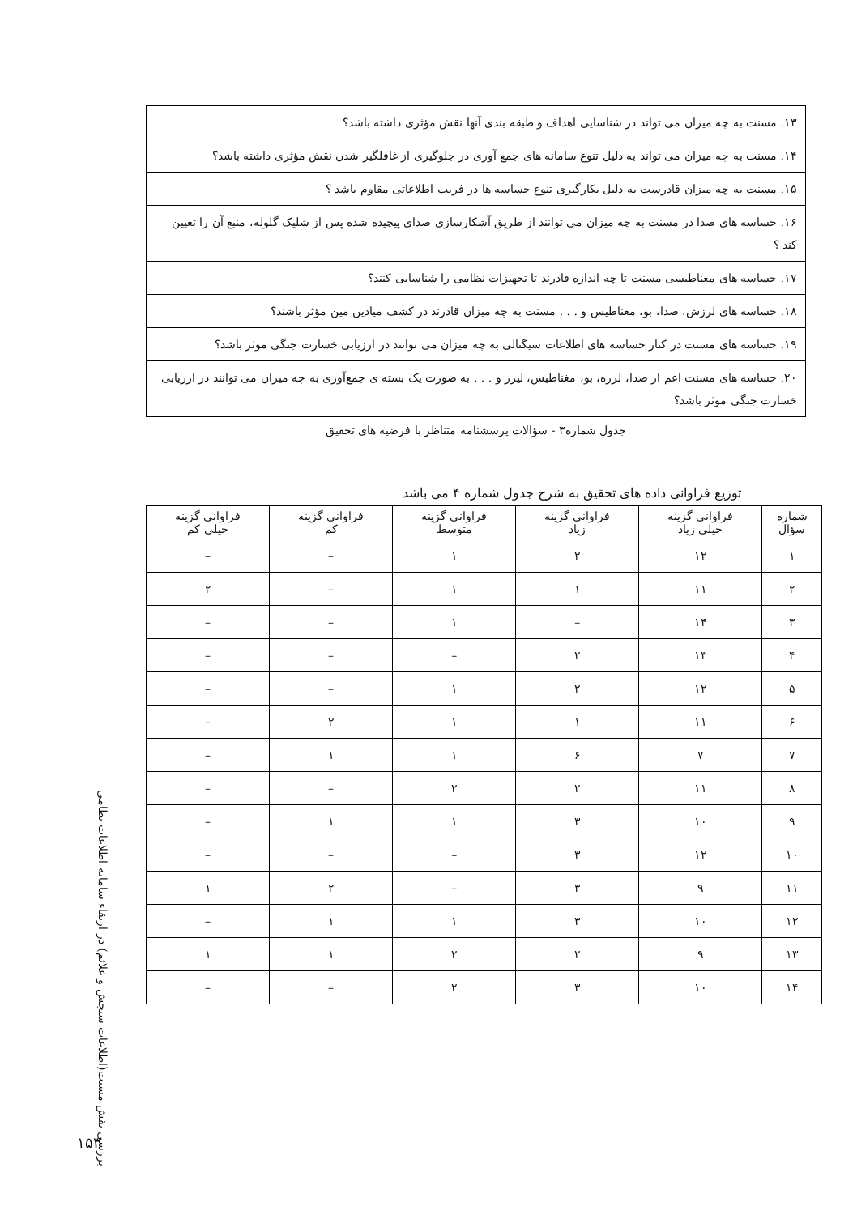| ۱۳. مسنت به چه میزان می تواند در شناسایی اهداف و طبقه بندی آنها نقش مؤثری داشته باشد؟ |
| ۱۴. مسنت به چه میزان می تواند به دلیل تنوع سامانه های جمع آوری در جلوگیری از غافلگیر شدن نقش مؤثری داشته باشد؟ |
| ۱۵. مسنت به چه میزان قادرست به دلیل بکارگیری تنوع حساسه ها در فریب اطلاعاتی مقاوم باشد ؟ |
| ۱۶. حساسه های صدا در مسنت به چه میزان می توانند از طریق آشکارسازی صدای پیچیده شده پس از شلیک گلوله، منبع آن را تعیین کند ؟ |
| ۱۷. حساسه های مغناطیسی مسنت تا چه اندازه قادرند تا تجهیزات نظامی را شناسایی کنند؟ |
| ۱۸. حساسه های لرزش، صدا، بو، مغناطیس و . . . مسنت به چه میزان قادرند در کشف میادین مین مؤثر باشند؟ |
| ۱۹. حساسه های مسنت در کنار حساسه های اطلاعات سیگنالی به چه میزان می توانند در ارزیابی خسارت جنگی موثر باشد؟ |
| ۲۰. حساسه های مسنت اعم از صدا، لرزه، بو، مغناطیس، لیزر و . . . به صورت یک بسته ی جمع‌آوری به چه میزان می توانند در ارزیابی خسارت جنگی موثر باشد؟ |
جدول شماره۳ - سؤالات پرسشنامه متناظر با فرضیه های تحقیق
توزیع فراوانی داده های تحقیق به شرح جدول شماره ۴ می باشد
| شماره سؤال | فراوانی گزینه خیلی زیاد | فراوانی گزینه زیاد | فراوانی گزینه متوسط | فراوانی گزینه کم | فراوانی گزینه خیلی کم |
| --- | --- | --- | --- | --- | --- |
| ۱ | ۱۲ | ۲ | ۱ | – | – |
| ۲ | ۱۱ | ۱ | ۱ | – | ۲ |
| ۳ | ۱۴ | – | ۱ | – | – |
| ۴ | ۱۳ | ۲ | – | – | – |
| ۵ | ۱۲ | ۲ | ۱ | – | – |
| ۶ | ۱۱ | ۱ | ۱ | ۲ | – |
| ۷ | ۷ | ۶ | ۱ | ۱ | – |
| ۸ | ۱۱ | ۲ | ۲ | – | – |
| ۹ | ۱۰ | ۳ | ۱ | ۱ | – |
| ۱۰ | ۱۲ | ۳ | – | – | – |
| ۱۱ | ۹ | ۳ | – | ۲ | ۱ |
| ۱۲ | ۱۰ | ۳ | ۱ | ۱ | – |
| ۱۳ | ۹ | ۲ | ۲ | ۱ | ۱ |
| ۱۴ | ۱۰ | ۳ | ۲ | – | – |
بررسی نقش مسنت(اطلاعات سنجش و علائم) در ارتقاء سامانه اطلاعات نظامی
۱۵۳